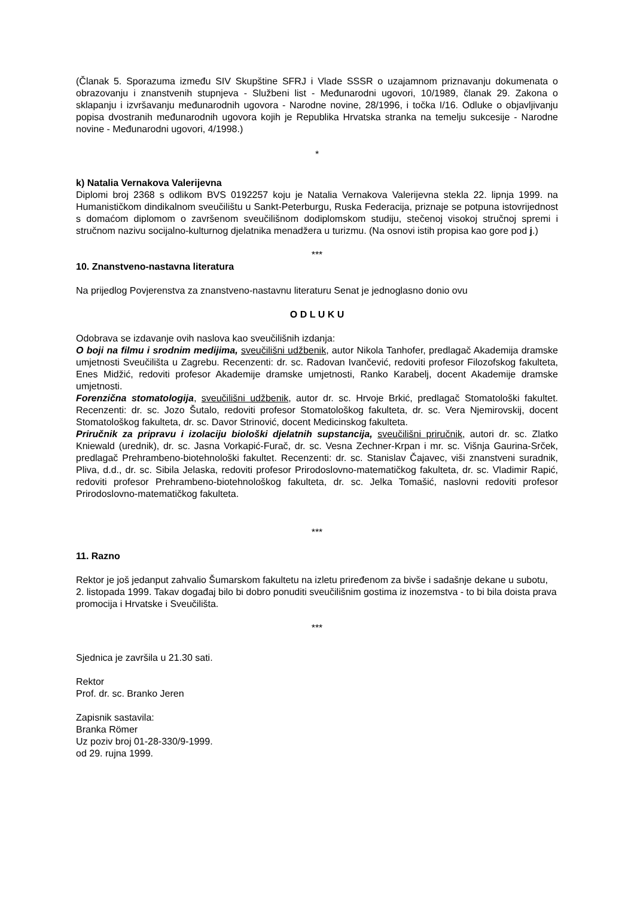(Članak 5. Sporazuma između SIV Skupštine SFRJ i Vlade SSSR o uzajamnom priznavanju dokumenata o obrazovanju i znanstvenih stupnjeva - Službeni list - Međunarodni ugovori, 10/1989, članak 29. Zakona o sklapanju i izvršavanju međunarodnih ugovora - Narodne novine, 28/1996, i točka I/16. Odluke o objavljivanju popisa dvostranih međunarodnih ugovora kojih je Republika Hrvatska stranka na temelju sukcesije - Narodne novine - Međunarodni ugovori, 4/1998.)
*
k) Natalia Vernakova Valerijevna
Diplomi broj 2368 s odlikom BVS 0192257 koju je Natalia Vernakova Valerijevna stekla 22. lipnja 1999. na Humanističkom dindikalnom sveučilištu u Sankt-Peterburgu, Ruska Federacija, priznaje se potpuna istovrijednost s domaćom diplomom o završenom sveučilišnom dodiplomskom studiju, stečenoj visokoj stručnoj spremi i stručnom nazivu socijalno-kulturnog djelatnika menadžera u turizmu. (Na osnovi istih propisa kao gore pod j.)
***
10. Znanstveno-nastavna literatura
Na prijedlog Povjerenstva za znanstveno-nastavnu literaturu Senat je jednoglasno donio ovu
O D L U K U
Odobrava se izdavanje ovih naslova kao sveučilišnih izdanja:
O boji na filmu i srodnim medijima, sveučilišni udžbenik, autor Nikola Tanhofer, predlagač Akademija dramske umjetnosti Sveučilišta u Zagrebu. Recenzenti: dr. sc. Radovan Ivančević, redoviti profesor Filozofskog fakulteta, Enes Midžić, redoviti profesor Akademije dramske umjetnosti, Ranko Karabelj, docent Akademije dramske umjetnosti.
Forenzična stomatologija, sveučilišni udžbenik, autor dr. sc. Hrvoje Brkić, predlagač Stomatološki fakultet. Recenzenti: dr. sc. Jozo Šutalo, redoviti profesor Stomatološkog fakulteta, dr. sc. Vera Njemirovskij, docent Stomatološkog fakulteta, dr. sc. Davor Strinović, docent Medicinskog fakulteta.
Priručnik za pripravu i izolaciju biološki djelatnih supstancija, sveučilišni priručnik, autori dr. sc. Zlatko Kniewald (urednik), dr. sc. Jasna Vorkapić-Furač, dr. sc. Vesna Zechner-Krpan i mr. sc. Višnja Gaurina-Srček, predlagač Prehrambeno-biotehnološki fakultet. Recenzenti: dr. sc. Stanislav Čajavec, viši znanstveni suradnik, Pliva, d.d., dr. sc. Sibila Jelaska, redoviti profesor Prirodoslovno-matematičkog fakulteta, dr. sc. Vladimir Rapić, redoviti profesor Prehrambeno-biotehnološkog fakulteta, dr. sc. Jelka Tomašić, naslovni redoviti profesor Prirodoslovno-matematičkog fakulteta.
***
11. Razno
Rektor je još jedanput zahvalio Šumarskom fakultetu na izletu priređenom za bivše i sadašnje dekane u subotu, 2. listopada 1999. Takav događaj bilo bi dobro ponuditi sveučilišnim gostima iz inozemstva - to bi bila doista prava promocija i Hrvatske i Sveučilišta.
***
Sjednica je završila u 21.30 sati.
Rektor
Prof. dr. sc. Branko Jeren
Zapisnik sastavila:
Branka Römer
Uz poziv broj 01-28-330/9-1999.
od 29. rujna 1999.